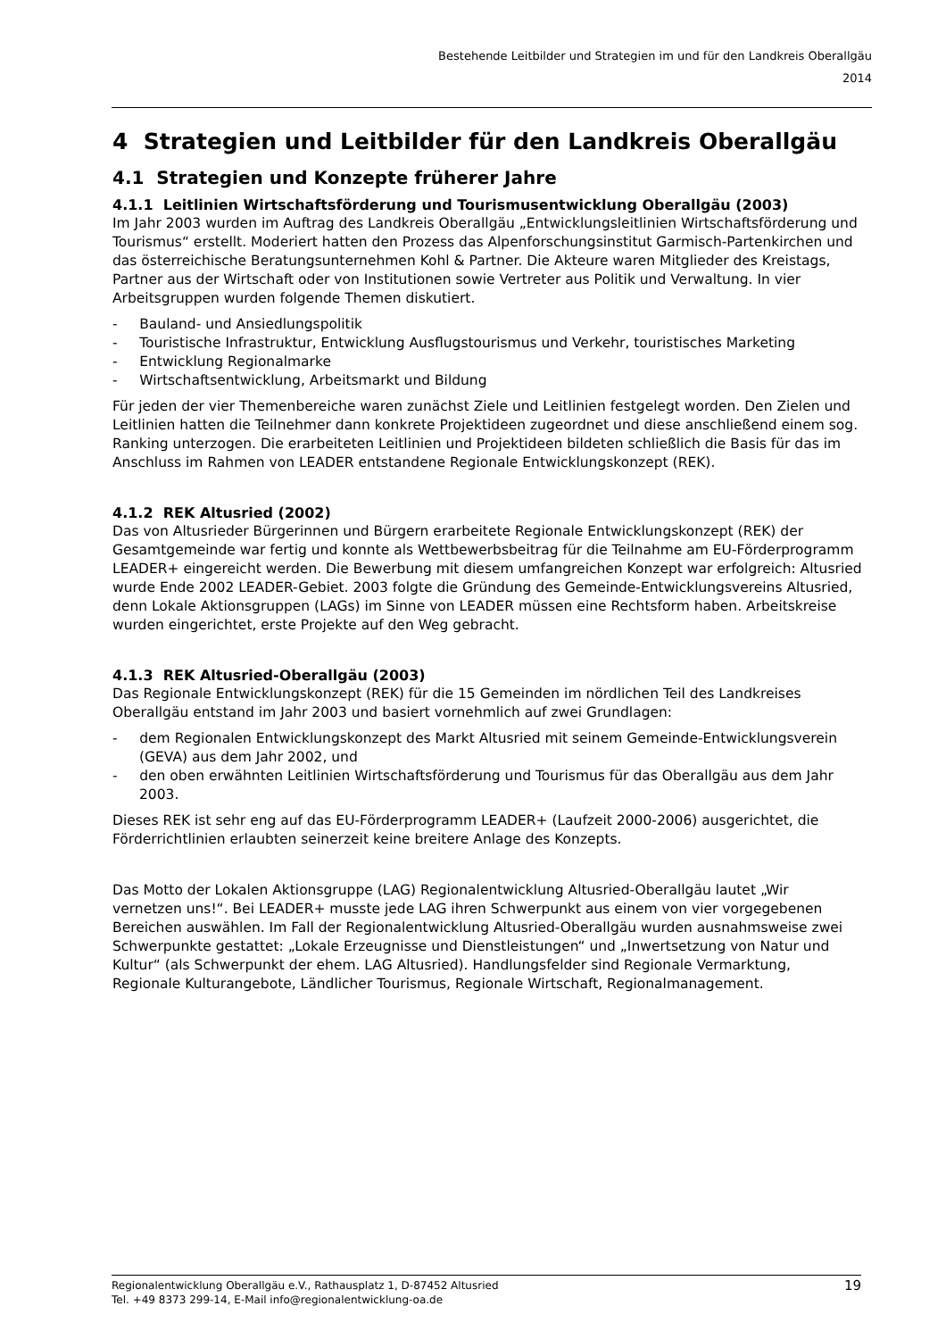Bestehende Leitbilder und Strategien im und für den Landkreis Oberallgäu
2014
4 Strategien und Leitbilder für den Landkreis Oberallgäu
4.1 Strategien und Konzepte früherer Jahre
4.1.1 Leitlinien Wirtschaftsförderung und Tourismusentwicklung Oberallgäu (2003)
Im Jahr 2003 wurden im Auftrag des Landkreis Oberallgäu „Entwicklungsleitlinien Wirtschaftsförderung und Tourismus“ erstellt. Moderiert hatten den Prozess das Alpenforschungsinstitut Garmisch-Partenkirchen und das österreichische Beratungsunternehmen Kohl & Partner. Die Akteure waren Mitglieder des Kreistags, Partner aus der Wirtschaft oder von Institutionen sowie Vertreter aus Politik und Verwaltung. In vier Arbeitsgruppen wurden folgende Themen diskutiert.
- Bauland- und Ansiedlungspolitik
- Touristische Infrastruktur, Entwicklung Ausflugstourismus und Verkehr, touristisches Marketing
- Entwicklung Regionalmarke
- Wirtschaftsentwicklung, Arbeitsmarkt und Bildung
Für jeden der vier Themenbereiche waren zunächst Ziele und Leitlinien festgelegt worden. Den Zielen und Leitlinien hatten die Teilnehmer dann konkrete Projektideen zugeordnet und diese anschließend einem sog. Ranking unterzogen. Die erarbeiteten Leitlinien und Projektideen bildeten schließlich die Basis für das im Anschluss im Rahmen von LEADER entstandene Regionale Entwicklungskonzept (REK).
4.1.2 REK Altusried (2002)
Das von Altusrieder Bürgerinnen und Bürgern erarbeitete Regionale Entwicklungskonzept (REK) der Gesamtgemeinde war fertig und konnte als Wettbewerbsbeitrag für die Teilnahme am EU-Förderprogramm LEADER+ eingereicht werden. Die Bewerbung mit diesem umfangreichen Konzept war erfolgreich: Altusried wurde Ende 2002 LEADER-Gebiet. 2003 folgte die Gründung des Gemeinde-Entwicklungsvereins Altusried, denn Lokale Aktionsgruppen (LAGs) im Sinne von LEADER müssen eine Rechtsform haben. Arbeitskreise wurden eingerichtet, erste Projekte auf den Weg gebracht.
4.1.3 REK Altusried-Oberallgäu (2003)
Das Regionale Entwicklungskonzept (REK) für die 15 Gemeinden im nördlichen Teil des Landkreises Oberallgäu entstand im Jahr 2003 und basiert vornehmlich auf zwei Grundlagen:
- dem Regionalen Entwicklungskonzept des Markt Altusried mit seinem Gemeinde-Entwicklungsverein (GEVA) aus dem Jahr 2002, und
- den oben erwähnten Leitlinien Wirtschaftsförderung und Tourismus für das Oberallgäu aus dem Jahr 2003.
Dieses REK ist sehr eng auf das EU-Förderprogramm LEADER+ (Laufzeit 2000-2006) ausgerichtet, die Förderrichtlinien erlaubten seinerzeit keine breitere Anlage des Konzepts.
Das Motto der Lokalen Aktionsgruppe (LAG) Regionalentwicklung Altusried-Oberallgäu lautet „Wir vernetzen uns!“. Bei LEADER+ musste jede LAG ihren Schwerpunkt aus einem von vier vorgegebenen Bereichen auswählen. Im Fall der Regionalentwicklung Altusried-Oberallgäu wurden ausnahmsweise zwei Schwerpunkte gestattet: „Lokale Erzeugnisse und Dienstleistungen“ und „Inwertsetzung von Natur und Kultur“ (als Schwerpunkt der ehem. LAG Altusried). Handlungsfelder sind Regionale Vermarktung, Regionale Kulturangebote, Ländlicher Tourismus, Regionale Wirtschaft, Regionalmanagement.
Regionalentwicklung Oberallgäu e.V., Rathausplatz 1, D-87452 Altusried
Tel. +49 8373 299-14, E-Mail info@regionalentwicklung-oa.de
19